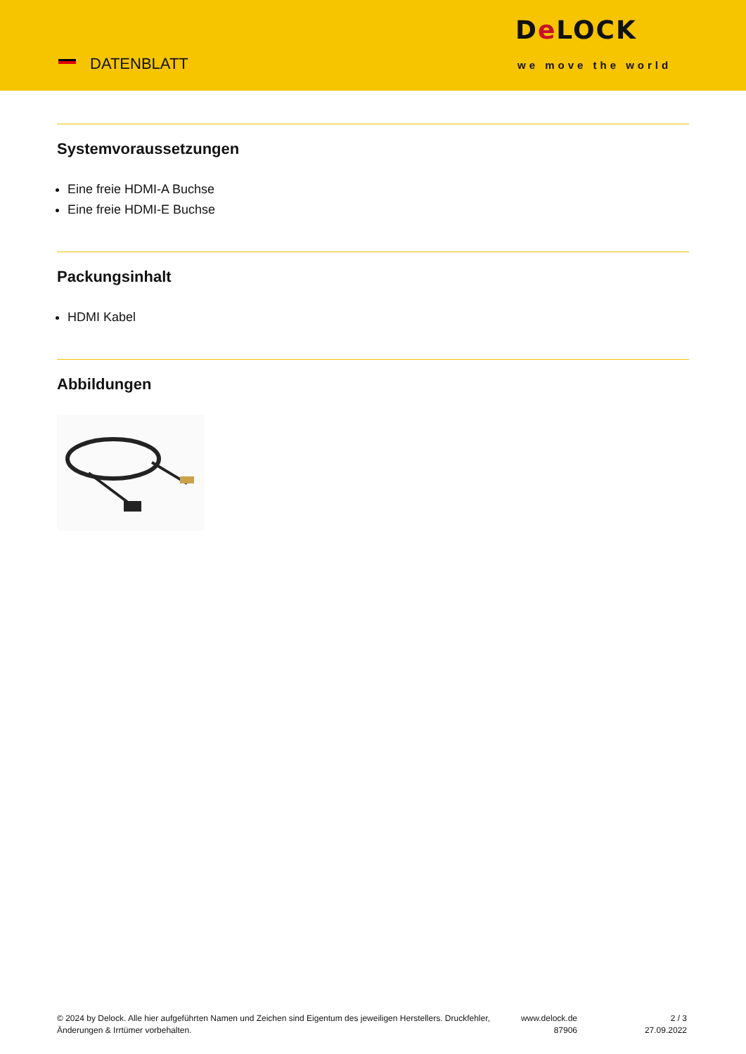DATENBLATT
De LOCK
we move the world
Systemvoraussetzungen
Eine freie HDMI-A Buchse
Eine freie HDMI-E Buchse
Packungsinhalt
HDMI Kabel
Abbildungen
© 2024 by Delock. Alle hier aufgeführten Namen und Zeichen sind Eigentum des jeweiligen Herstellers. Druckfehler, Änderungen & Irrtümer vorbehalten.
www.delock.de
87906
2 / 3
27.09.2022